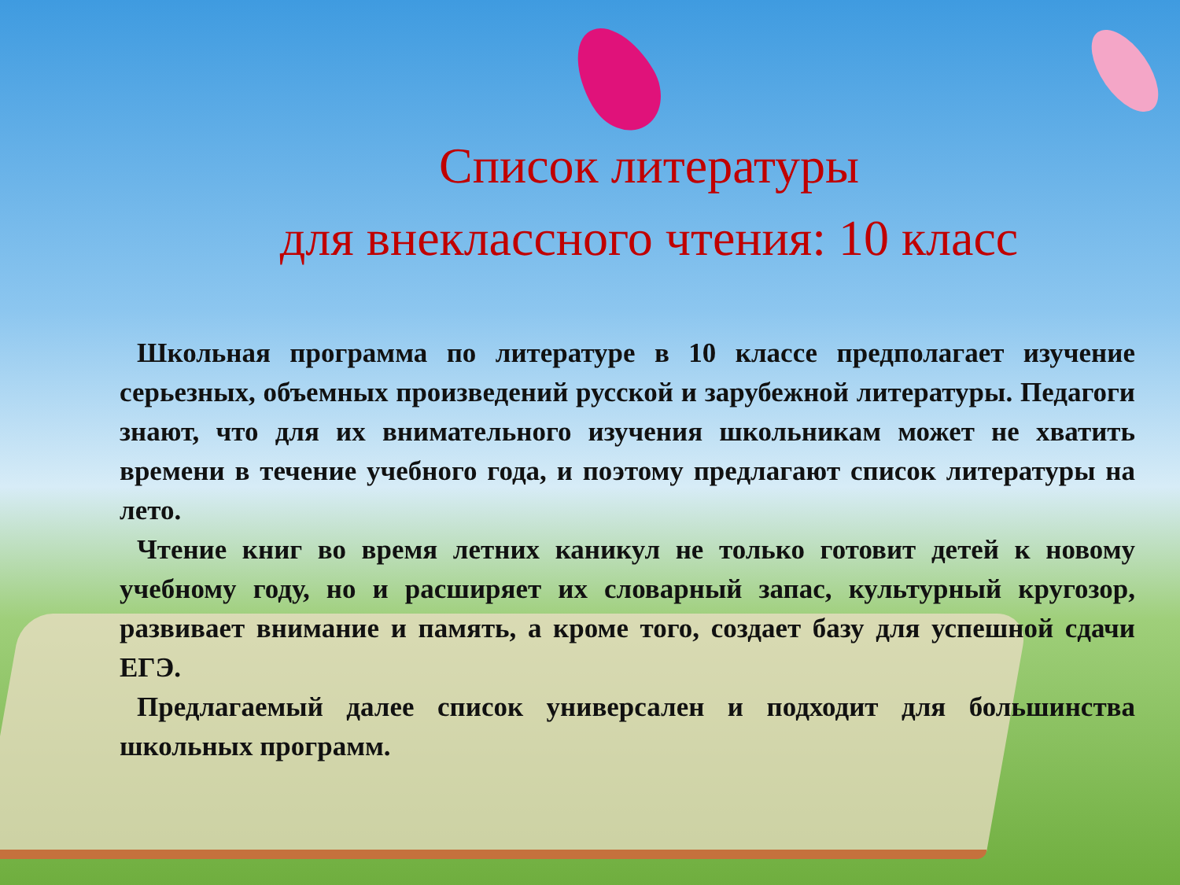Список литературы
для внеклассного чтения: 10 класс
Школьная программа по литературе в 10 классе предполагает изучение серьезных, объемных произведений русской и зарубежной литературы. Педагоги знают, что для их внимательного изучения школьникам может не хватить времени в течение учебного года, и поэтому предлагают список литературы на лето.
Чтение книг во время летних каникул не только готовит детей к новому учебному году, но и расширяет их словарный запас, культурный кругозор, развивает внимание и память, а кроме того, создает базу для успешной сдачи ЕГЭ.
Предлагаемый далее список универсален и подходит для большинства школьных программ.